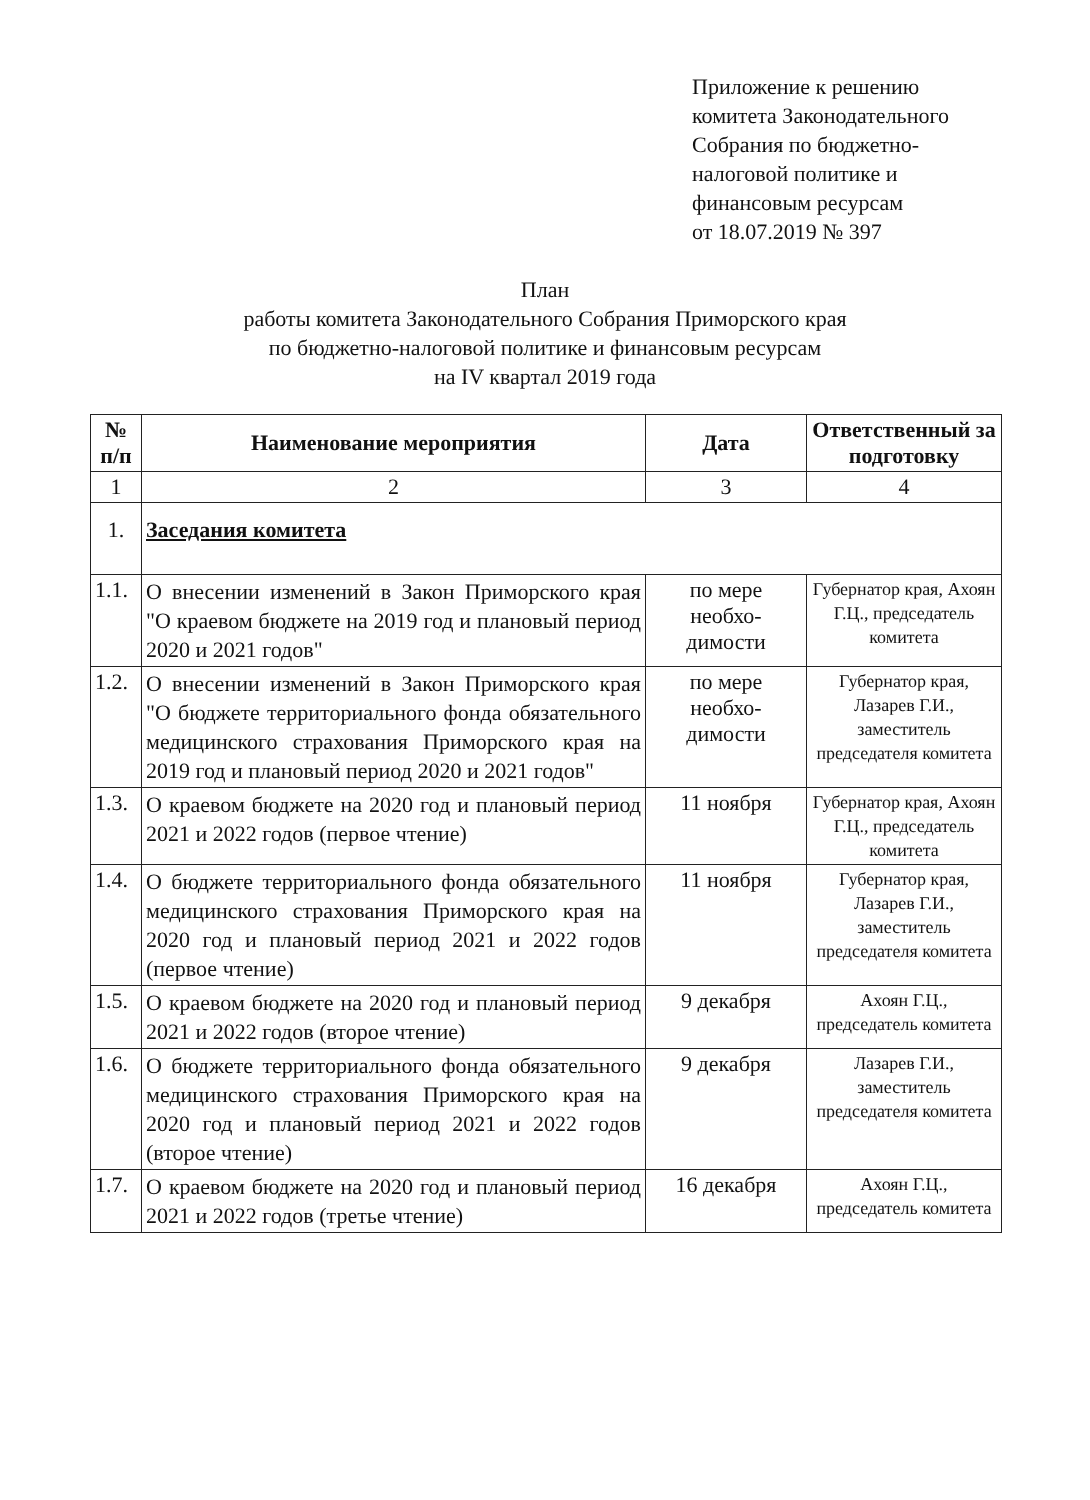Приложение к решению
комитета Законодательного
Собрания по бюджетно-
налоговой политике и
финансовым ресурсам
от 18.07.2019 № 397
План
работы комитета Законодательного Собрания Приморского края
по бюджетно-налоговой политике и финансовым ресурсам
на IV квартал 2019 года
| № п/п | Наименование мероприятия | Дата | Ответственный за подготовку |
| --- | --- | --- | --- |
| 1 | 2 | 3 | 4 |
| 1. | Заседания комитета | | |
| 1.1. | О внесении изменений в Закон Приморского края "О краевом бюджете на 2019 год и плановый период 2020 и 2021 годов" | по мере необхо- димости | Губернатор края, Ахоян Г.Ц., председатель комитета |
| 1.2. | О внесении изменений в Закон Приморского края "О бюджете территориального фонда обязательного медицинского страхования Приморского края на 2019 год и плановый период 2020 и 2021 годов" | по мере необхо- димости | Губернатор края, Лазарев Г.И., заместитель председателя комитета |
| 1.3. | О краевом бюджете на 2020 год и плановый период 2021 и 2022 годов (первое чтение) | 11 ноября | Губернатор края, Ахоян Г.Ц., председатель комитета |
| 1.4. | О бюджете территориального фонда обязательного медицинского страхования Приморского края на 2020 год и плановый период 2021 и 2022 годов (первое чтение) | 11 ноября | Губернатор края, Лазарев Г.И., заместитель председателя комитета |
| 1.5. | О краевом бюджете на 2020 год и плановый период 2021 и 2022 годов (второе чтение) | 9 декабря | Ахоян Г.Ц., председатель комитета |
| 1.6. | О бюджете территориального фонда обязательного медицинского страхования Приморского края на 2020 год и плановый период 2021 и 2022 годов (второе чтение) | 9 декабря | Лазарев Г.И., заместитель председателя комитета |
| 1.7. | О краевом бюджете на 2020 год и плановый период 2021 и 2022 годов (третье чтение) | 16 декабря | Ахоян Г.Ц., председатель комитета |